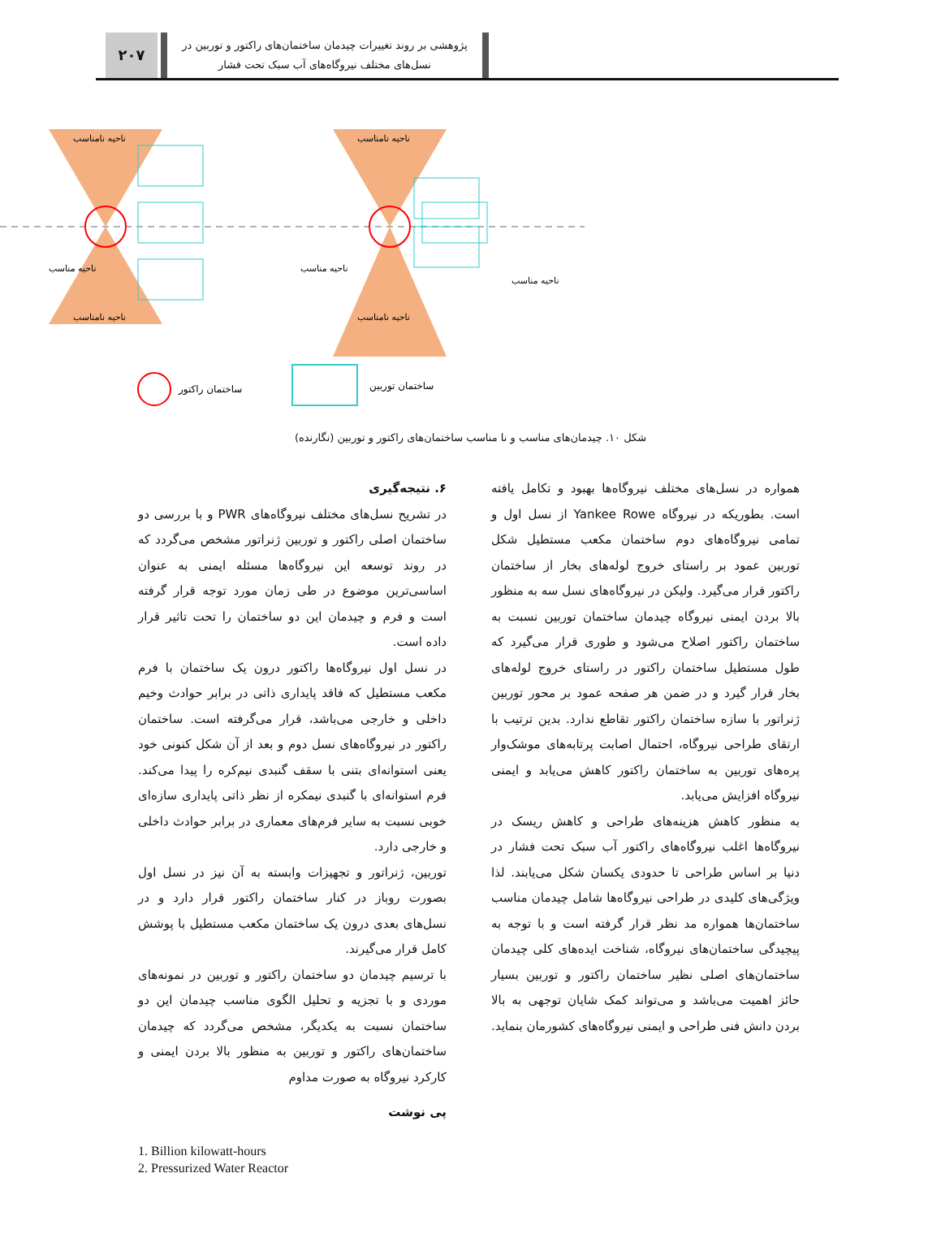۲۰۷
پژوهشی بر روند تغییرات چیدمان ساختمان‌های راکتور و توربین در
نسل‌های مختلف نیروگاه‌های آب سبک تحت فشار
ناحیه مناسب
ناحیه مناسب
ناحیه مناسب
ناحیه نامناسب
ناحیه نامناسب
ناحیه نامناسب
ناحیه نامناسب
ساختمان راکتور
ساختمان توربین
شکل ۱۰. چیدمان‌های مناسب و نا مناسب ساختمان‌های راکتور و توربین (نگارنده)
۶. نتیجه‌گیری
در تشریح نسل‌های مختلف نیروگاه‌های PWR و با بررسی دو ساختمان اصلی راکتور و توربین ژنراتور مشخص می‌گردد که در روند توسعه این نیروگاه‌ها مسئله ایمنی به عنوان اساسی‌ترین موضوع در طی زمان مورد توجه قرار گرفته است و فرم و چیدمان این دو ساختمان را تحت تاثیر قرار داده است.
در نسل اول نیروگاه‌ها راکتور درون یک ساختمان با فرم مکعب مستطیل که فاقد پایداری ذاتی در برابر حوادث وخیم داخلی و خارجی می‌باشد، قرار می‌گرفته است. ساختمان راکتور در نیروگاه‌های نسل دوم و بعد از آن شکل کنونی خود یعنی استوانه‌ای بتنی با سقف گنبدی نیم‌کره را پیدا می‌کند. فرم استوانه‌ای با گنبدی نیمکره از نظر ذاتی پایداری سازه‌ای خوبی نسبت به سایر فرم‌های معماری در برابر حوادث داخلی و خارجی دارد.
توربین، ژنراتور و تجهیزات وابسته به آن نیز در نسل اول بصورت روباز در کنار ساختمان راکتور قرار دارد و در نسل‌های بعدی درون یک ساختمان مکعب مستطیل با پوشش کامل قرار می‌گیرند.
با ترسیم چیدمان دو ساختمان راکتور و توربین در نمونه‌های موردی و با تجزیه و تحلیل الگوی مناسب چیدمان این دو ساختمان نسبت به یکدیگر، مشخص می‌گردد که چیدمان ساختمان‌های راکتور و توربین به منظور بالا بردن ایمنی و کارکرد نیروگاه به صورت مداوم
پی نوشت
همواره در نسل‌های مختلف نیروگاه‌ها بهبود و تکامل یافته است. بطوریکه در نیروگاه Yankee Rowe از نسل اول و تمامی نیروگاه‌های دوم ساختمان مکعب مستطیل شکل توربین عمود بر راستای خروج لوله‌های بخار از ساختمان راکتور قرار می‌گیرد. ولیکن در نیروگاه‌های نسل سه به منظور بالا بردن ایمنی نیروگاه چیدمان ساختمان توربین نسبت به ساختمان راکتور اصلاح می‌شود و طوری قرار می‌گیرد که طول مستطیل ساختمان راکتور در راستای خروج لوله‌های بخار قرار گیرد و در ضمن هر صفحه عمود بر محور توربین ژنراتور با سازه ساختمان راکتور تقاطع ندارد. بدین ترتیب با ارتقای طراحی نیروگاه، احتمال اصابت پرتابه‌های موشک‌وار پره‌های توربین به ساختمان راکتور کاهش می‌یابد و ایمنی نیروگاه افزایش می‌یابد.
به منظور کاهش هزینه‌های طراحی و کاهش ریسک در نیروگاه‌ها اغلب نیروگاه‌های راکتور آب سبک تحت فشار در دنیا بر اساس طراحی تا حدودی یکسان شکل می‌یابند. لذا ویژگی‌های کلیدی در طراحی نیروگاه‌ها شامل چیدمان مناسب ساختمان‌ها همواره مد نظر قرار گرفته است و با توجه به پیچیدگی ساختمان‌های نیروگاه، شناخت ایده‌های کلی چیدمان ساختمان‌های اصلی نظیر ساختمان راکتور و توربین بسیار حائز اهمیت می‌باشد و می‌تواند کمک شایان توجهی به بالا بردن دانش فنی طراحی و ایمنی نیروگاه‌های کشورمان بنماید.
1. Billion kilowatt-hours
2. Pressurized Water Reactor